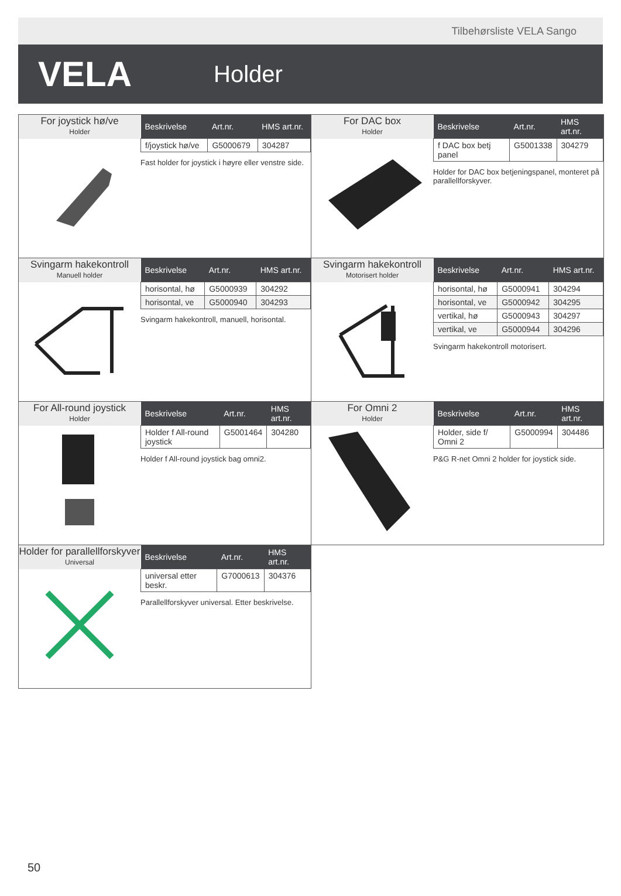Tilbehørsliste VELA Sango
VELA
Holder
For joystick hø/ve
Holder
| Beskrivelse | Art.nr. | HMS art.nr. |
| --- | --- | --- |
| f/joystick hø/ve | G5000679 | 304287 |
Fast holder for joystick i høyre eller venstre side.
For DAC box
Holder
| Beskrivelse | Art.nr. | HMS art.nr. |
| --- | --- | --- |
| f DAC box betj panel | G5001338 | 304279 |
Holder for DAC box betjeningspanel, monteret på parallellforskyver.
Svingarm hakekontroll
Manuell holder
| Beskrivelse | Art.nr. | HMS art.nr. |
| --- | --- | --- |
| horisontal, hø | G5000939 | 304292 |
| horisontal, ve | G5000940 | 304293 |
Svingarm hakekontroll, manuell, horisontal.
Svingarm hakekontroll
Motorisert holder
| Beskrivelse | Art.nr. | HMS art.nr. |
| --- | --- | --- |
| horisontal, hø | G5000941 | 304294 |
| horisontal, ve | G5000942 | 304295 |
| vertikal, hø | G5000943 | 304297 |
| vertikal, ve | G5000944 | 304296 |
Svingarm hakekontroll motorisert.
For All-round joystick
Holder
| Beskrivelse | Art.nr. | HMS art.nr. |
| --- | --- | --- |
| Holder f All-round joystick | G5001464 | 304280 |
Holder f All-round joystick bag omni2.
For Omni 2
Holder
| Beskrivelse | Art.nr. | HMS art.nr. |
| --- | --- | --- |
| Holder, side f/ Omni 2 | G5000994 | 304486 |
P&G R-net Omni 2 holder for joystick side.
Holder for parallellforskyver
Universal
| Beskrivelse | Art.nr. | HMS art.nr. |
| --- | --- | --- |
| universal etter beskr. | G7000613 | 304376 |
Parallellforskyver universal. Etter beskrivelse.
50